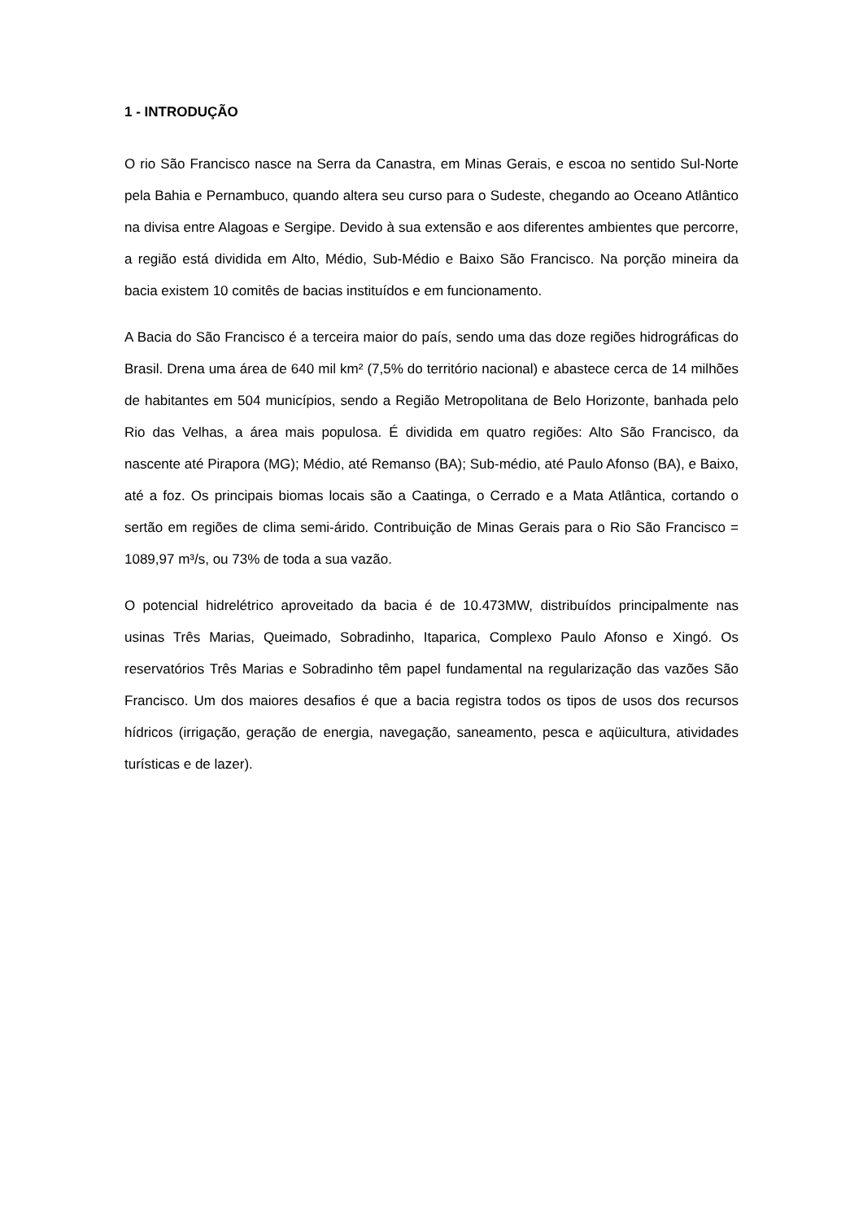1 - INTRODUÇÃO
O rio São Francisco nasce na Serra da Canastra, em Minas Gerais, e escoa no sentido Sul-Norte pela Bahia e Pernambuco, quando altera seu curso para o Sudeste, chegando ao Oceano Atlântico na divisa entre Alagoas e Sergipe. Devido à sua extensão e aos diferentes ambientes que percorre, a região está dividida em Alto, Médio, Sub-Médio e Baixo São Francisco. Na porção mineira da bacia existem 10 comitês de bacias instituídos e em funcionamento.
A Bacia do São Francisco é a terceira maior do país, sendo uma das doze regiões hidrográficas do Brasil. Drena uma área de 640 mil km² (7,5% do território nacional) e abastece cerca de 14 milhões de habitantes em 504 municípios, sendo a Região Metropolitana de Belo Horizonte, banhada pelo Rio das Velhas, a área mais populosa. É dividida em quatro regiões: Alto São Francisco, da nascente até Pirapora (MG); Médio, até Remanso (BA); Sub-médio, até Paulo Afonso (BA), e Baixo, até a foz. Os principais biomas locais são a Caatinga, o Cerrado e a Mata Atlântica, cortando o sertão em regiões de clima semi-árido. Contribuição de Minas Gerais para o Rio São Francisco = 1089,97 m³/s, ou 73% de toda a sua vazão.
O potencial hidrelétrico aproveitado da bacia é de 10.473MW, distribuídos principalmente nas usinas Três Marias, Queimado, Sobradinho, Itaparica, Complexo Paulo Afonso e Xingó. Os reservatórios Três Marias e Sobradinho têm papel fundamental na regularização das vazões São Francisco. Um dos maiores desafios é que a bacia registra todos os tipos de usos dos recursos hídricos (irrigação, geração de energia, navegação, saneamento, pesca e aqüicultura, atividades turísticas e de lazer).